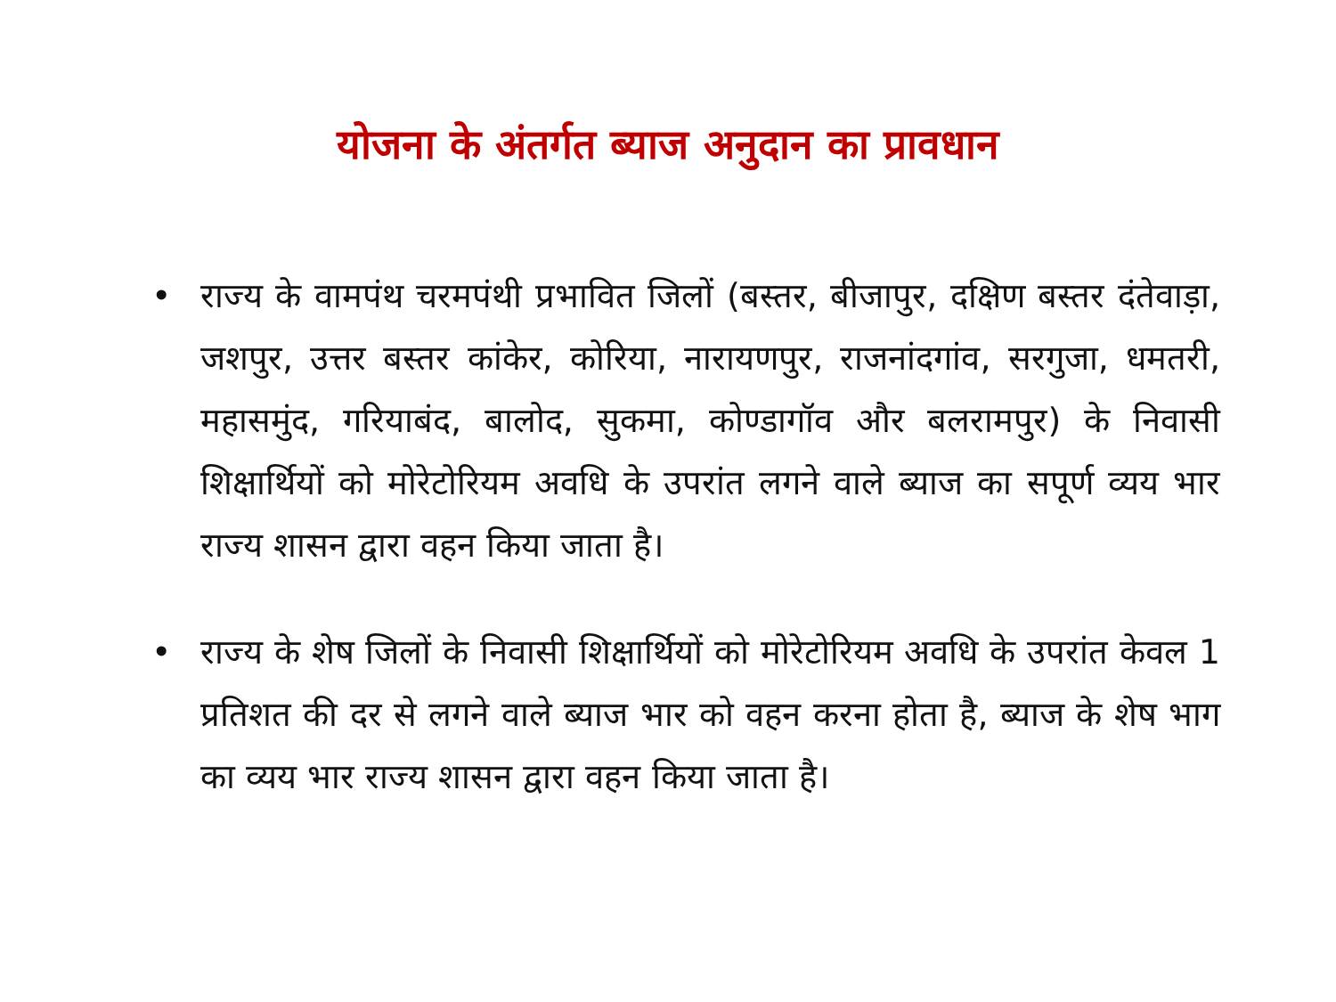योजना के अंतर्गत ब्याज अनुदान का प्रावधान
• राज्य के वामपंथ चरमपंथी प्रभावित जिलों (बस्तर, बीजापुर, दक्षिण बस्तर दंतेवाड़ा, जशपुर, उत्तर बस्तर कांकेर, कोरिया, नारायणपुर, राजनांदगांव, सरगुजा, धमतरी, महासमुंद, गरियाबंद, बालोद, सुकमा, कोण्डागॉव और बलरामपुर) के निवासी शिक्षार्थियों को मोरेटोरियम अवधि के उपरांत लगने वाले ब्याज का सपूर्ण व्यय भार राज्य शासन द्वारा वहन किया जाता है।
• राज्य के शेष जिलों के निवासी शिक्षार्थियों को मोरेटोरियम अवधि के उपरांत केवल 1 प्रतिशत की दर से लगने वाले ब्याज भार को वहन करना होता है, ब्याज के शेष भाग का व्यय भार राज्य शासन द्वारा वहन किया जाता है।